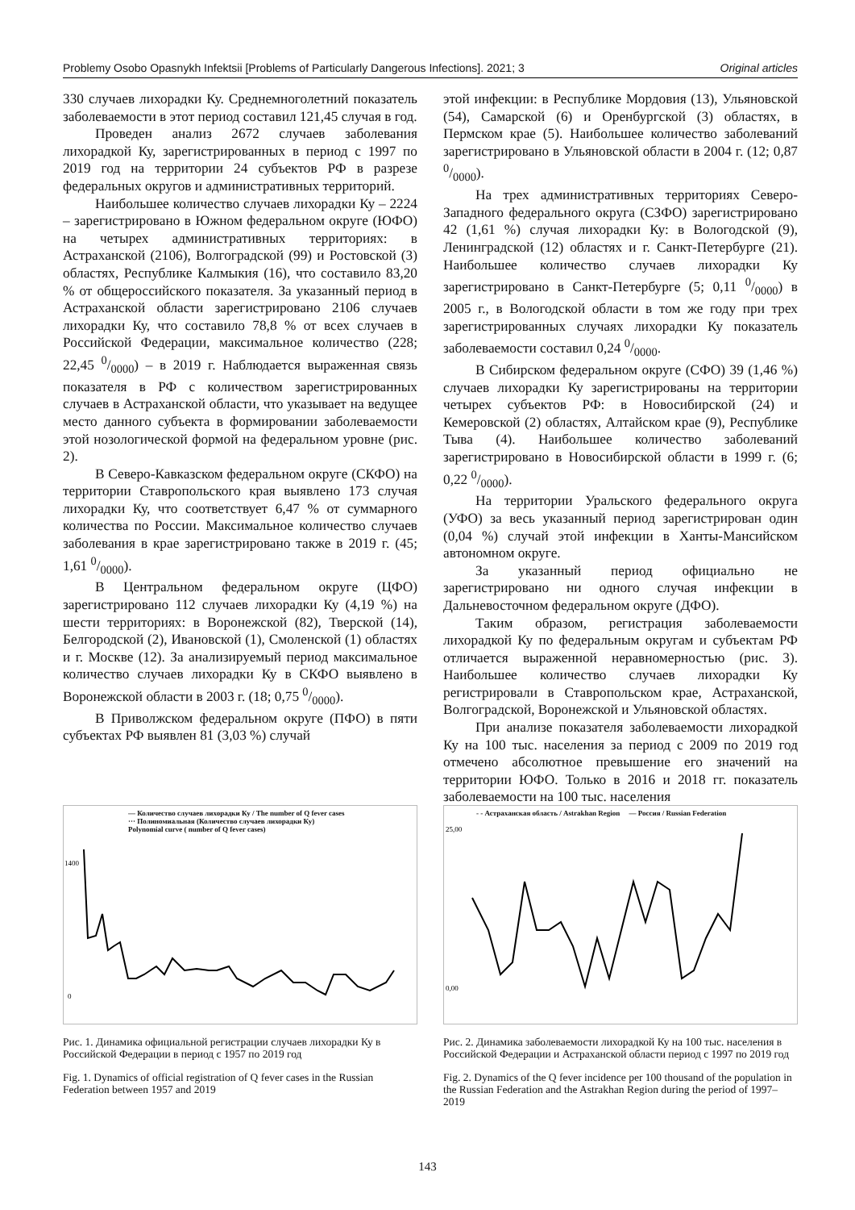Problemy Osobo Opasnykh Infektsii [Problems of Particularly Dangerous Infections]. 2021; 3 Original articles
330 случаев лихорадки Ку. Среднемноголетний показатель заболеваемости в этот период составил 121,45 случая в год.
Проведен анализ 2672 случаев заболевания лихорадкой Ку, зарегистрированных в период с 1997 по 2019 год на территории 24 субъектов РФ в разрезе федеральных округов и административных территорий.
Наибольшее количество случаев лихорадки Ку – 2224 – зарегистрировано в Южном федеральном округе (ЮФО) на четырех административных территориях: в Астраханской (2106), Волгоградской (99) и Ростовской (3) областях, Республике Калмыкия (16), что составило 83,20 % от общероссийского показателя. За указанный период в Астраханской области зарегистрировано 2106 случаев лихорадки Ку, что составило 78,8 % от всех случаев в Российской Федерации, максимальное количество (228; 22,45 0/0000) – в 2019 г. Наблюдается выраженная связь показателя в РФ с количеством зарегистрированных случаев в Астраханской области, что указывает на ведущее место данного субъекта в формировании заболеваемости этой нозологической формой на федеральном уровне (рис. 2).
В Северо-Кавказском федеральном округе (СКФО) на территории Ставропольского края выявлено 173 случая лихорадки Ку, что соответствует 6,47 % от суммарного количества по России. Максимальное количество случаев заболевания в крае зарегистрировано также в 2019 г. (45; 1,61 0/0000).
В Центральном федеральном округе (ЦФО) зарегистрировано 112 случаев лихорадки Ку (4,19 %) на шести территориях: в Воронежской (82), Тверской (14), Белгородской (2), Ивановской (1), Смоленской (1) областях и г. Москве (12). За анализируемый период максимальное количество случаев лихорадки Ку в СКФО выявлено в Воронежской области в 2003 г. (18; 0,75 0/0000).
В Приволжском федеральном округе (ПФО) в пяти субъектах РФ выявлен 81 (3,03 %) случай
этой инфекции: в Республике Мордовия (13), Ульяновской (54), Самарской (6) и Оренбургской (3) областях, в Пермском крае (5). Наибольшее количество заболеваний зарегистрировано в Ульяновской области в 2004 г. (12; 0,87 0/0000).
На трех административных территориях Северо-Западного федерального округа (СЗФО) зарегистрировано 42 (1,61 %) случая лихорадки Ку: в Вологодской (9), Ленинградской (12) областях и г. Санкт-Петербурге (21). Наибольшее количество случаев лихорадки Ку зарегистрировано в Санкт-Петербурге (5; 0,11 0/0000) в 2005 г., в Вологодской области в том же году при трех зарегистрированных случаях лихорадки Ку показатель заболеваемости составил 0,24 0/0000.
В Сибирском федеральном округе (СФО) 39 (1,46 %) случаев лихорадки Ку зарегистрированы на территории четырех субъектов РФ: в Новосибирской (24) и Кемеровской (2) областях, Алтайском крае (9), Республике Тыва (4). Наибольшее количество заболеваний зарегистрировано в Новосибирской области в 1999 г. (6; 0,22 0/0000).
На территории Уральского федерального округа (УФО) за весь указанный период зарегистрирован один (0,04 %) случай этой инфекции в Ханты-Мансийском автономном округе.
За указанный период официально не зарегистрировано ни одного случая инфекции в Дальневосточном федеральном округе (ДФО).
Таким образом, регистрация заболеваемости лихорадкой Ку по федеральным округам и субъектам РФ отличается выраженной неравномерностью (рис. 3). Наибольшее количество случаев лихорадки Ку регистрировали в Ставропольском крае, Астраханской, Волгоградской, Воронежской и Ульяновской областях.
При анализе показателя заболеваемости лихорадкой Ку на 100 тыс. населения за период с 2009 по 2019 год отмечено абсолютное превышение его значений на территории ЮФО. Только в 2016 и 2018 гг. показатель заболеваемости на 100 тыс. населения
— Количество случаев лихорадки Ку / The number of Q fever cases
··· Полиномиальная (Количество случаев лихорадки Ку)
Polynomial curve ( number of Q fever cases)
0
1400
Рис. 1. Динамика официальной регистрации случаев лихорадки Ку в Российской Федерации в период с 1957 по 2019 год
Fig. 1. Dynamics of official registration of Q fever cases in the Russian Federation between 1957 and 2019
- - Астраханская область / Astrakhan Region — Россия / Russian Federation
25,00
0,00
Рис. 2. Динамика заболеваемости лихорадкой Ку на 100 тыс. населения в Российской Федерации и Астраханской области период с 1997 по 2019 год
Fig. 2. Dynamics of the Q fever incidence per 100 thousand of the population in the Russian Federation and the Astrakhan Region during the period of 1997–2019
143